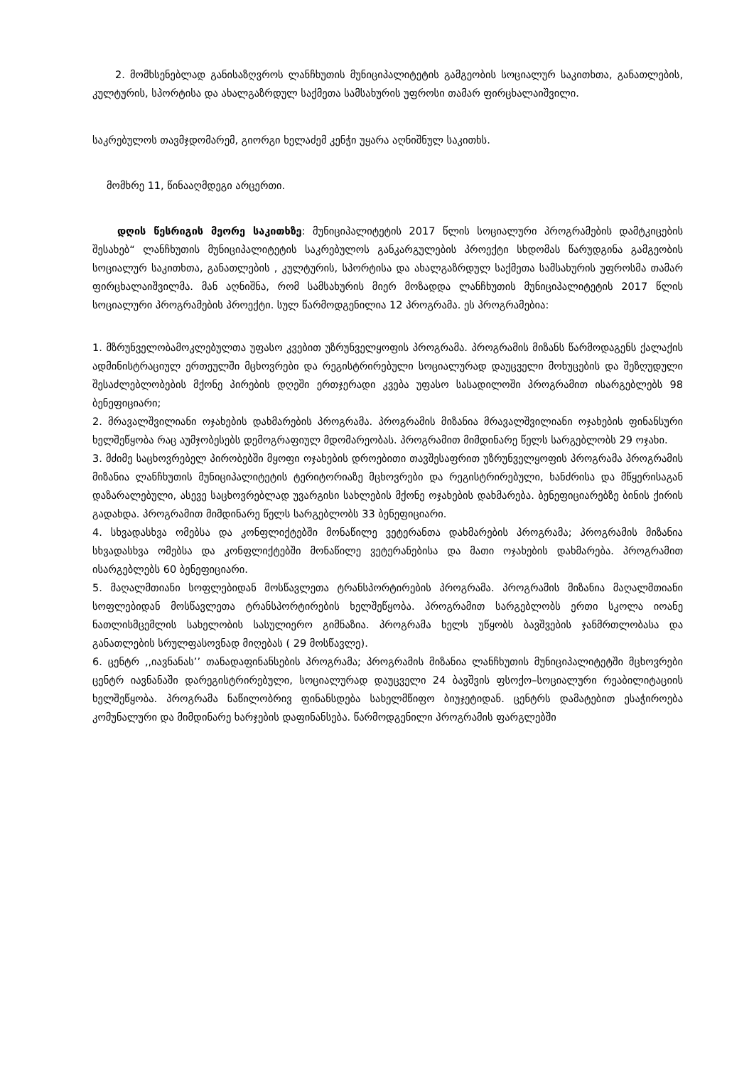2. მომხსენებლად განისაზღვროს ლანჩხუთის მუნიციპალიტეტის გამგეობის სოციალურ საკითხთა, განათლების, კულტურის, სპორტისა და ახალგაზრდულ საქმეთა სამსახურის უფროსი თამარ ფირცხალაიშვილი.
საკრებულოს თავმჯდომარემ, გიორგი ხელაძემ კენჭი უყარა აღნიშნულ საკითხს.
მომხრე 11, წინააღმდეგი არცერთი.
დღის წესრიგის მეორე საკითხზე: მუნიციპალიტეტის 2017 წლის სოციალური პროგრამების დამტკიცების შესახებ“ ლანჩხუთის მუნიციპალიტეტის საკრებულოს განკარგულების პროექტი სხდომას წარუდგინა გამგეობის სოციალურ საკითხთა, განათლების , კულტურის, სპორტისა და ახალგაზრდულ საქმეთა სამსახურის უფროსმა თამარ ფირცხალაიშვილმა. მან აღნიშნა, რომ სამსახურის მიერ მოზადდა ლანჩხუთის მუნიციპალიტეტის 2017 წლის სოციალური პროგრამების პროექტი. სულ წარმოდგენილია 12 პროგრამა. ეს პროგრამებია:
1. მზრუნველობამოკლებულთა უფასო კვებით უზრუნველყოფის პროგრამა. პროგრამის მიზანს წარმოდაგენს ქალაქის ადმინისტრაციულ ერთეულში მცხოვრები და რეგისტრირებული სოციალურად დაუცველი მოხუცების და შეზღუდული შესაძლებლობების მქონე პირების დღეში ერთჯერადი კვება უფასო სასადილოში პროგრამით ისარგებლებს 98 ბენეფიციარი;
2. მრავალშვილიანი ოჯახების დახმარების პროგრამა. პროგრამის მიზანია მრავალშვილიანი ოჯახების ფინანსური ხელშეწყობა რაც აუმჯობესებს დემოგრაფიულ მდომარეობას. პროგრამით მიმდინარე წელს სარგებლობს 29 ოჯახი.
3. მძიმე საცხოვრებელ პირობებში მყოფი ოჯახების დროებითი თავშესაფრით უზრუნველყოფის პროგრამა პროგრამის მიზანია ლანჩხუთის მუნიციპალიტეტის ტერიტორიაზე მცხოვრები და რეგისტრირებული, ხანძრისა და მწყერისაგან დაზარალებული, ასევე საცხოვრებლად უვარგისი სახლების მქონე ოჯახების დახმარება. ბენეფიციარებზე ბინის ქირის გადახდა. პროგრამით მიმდინარე წელს სარგებლობს 33 ბენეფიციარი.
4. სხვადასხვა ომებსა და კონფლიქტებში მონაწილე ვეტერანთა დახმარების პროგრამა; პროგრამის მიზანია სხვადასხვა ომებსა და კონფლიქტებში მონაწილე ვეტერანებისა და მათი ოჯახების დახმარება. პროგრამით ისარგებლებს 60 ბენეფიციარი.
5. მაღალმთიანი სოფლებიდან მოსწავლეთა ტრანსპორტირების პროგრამა. პროგრამის მიზანია მაღალმთიანი სოფლებიდან მოსწავლეთა ტრანსპორტირების ხელშეწყობა. პროგრამით სარგებლობს ერთი სკოლა იოანე ნათლისმცემლის სახელობის სასულიერო გიმნაზია. პროგრამა ხელს უწყობს ბავშვების ჯანმრთლობასა და განათლების სრულფასოვნად მიღებას ( 29 მოსწავლე).
6. ცენტრ ,,იავნანას’’ თანადაფინანსების პროგრამა; პროგრამის მიზანია ლანჩხუთის მუნიციპალიტეტში მცხოვრები ცენტრ იავნანაში დარეგისტრირებული, სოციალურად დაუცველი 24 ბავშვის ფსოქო–სოციალური რეაბილიტაციის ხელშეწყობა. პროგრამა ნაწილობრივ ფინანსდება სახელმწიფო ბიუჯეტიდან. ცენტრს დამატებით ესაჭიროება კომუნალური და მიმდინარე ხარჯების დაფინანსება. წარმოდგენილი პროგრამის ფარგლებში